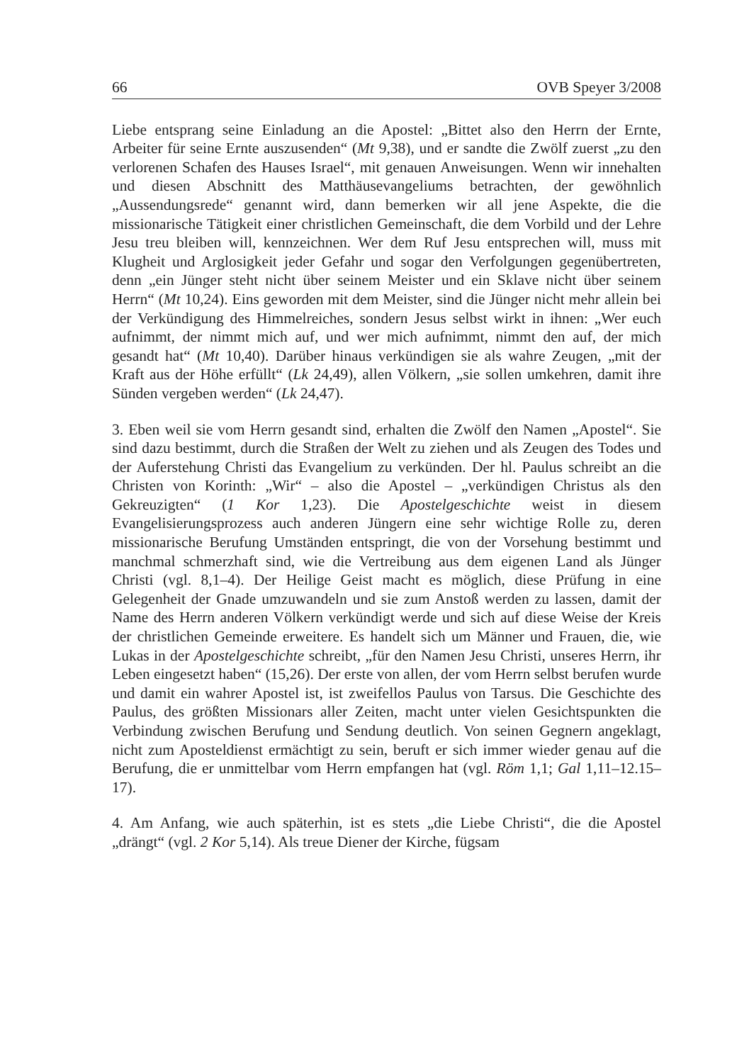66 OVB Speyer 3/2008
Liebe entsprang seine Einladung an die Apostel: „Bittet also den Herrn der Ernte, Arbeiter für seine Ernte auszusenden“ (Mt 9,38), und er sandte die Zwölf zuerst „zu den verlorenen Schafen des Hauses Israel“, mit genauen Anweisungen. Wenn wir innehalten und diesen Abschnitt des Matthäusevangeliums betrachten, der gewöhnlich „Aussendungsrede“ genannt wird, dann bemerken wir all jene Aspekte, die die missionarische Tätigkeit einer christlichen Gemeinschaft, die dem Vorbild und der Lehre Jesu treu bleiben will, kennzeichnen. Wer dem Ruf Jesu entsprechen will, muss mit Klugheit und Arglosigkeit jeder Gefahr und sogar den Verfolgungen gegenübertreten, denn „ein Jünger steht nicht über seinem Meister und ein Sklave nicht über seinem Herrn“ (Mt 10,24). Eins geworden mit dem Meister, sind die Jünger nicht mehr allein bei der Verkündigung des Himmelreiches, sondern Jesus selbst wirkt in ihnen: „Wer euch aufnimmt, der nimmt mich auf, und wer mich aufnimmt, nimmt den auf, der mich gesandt hat“ (Mt 10,40). Darüber hinaus verkündigen sie als wahre Zeugen, „mit der Kraft aus der Höhe erfüllt“ (Lk 24,49), allen Völkern, „sie sollen umkehren, damit ihre Sünden vergeben werden“ (Lk 24,47).
3. Eben weil sie vom Herrn gesandt sind, erhalten die Zwölf den Namen „Apostel“. Sie sind dazu bestimmt, durch die Straßen der Welt zu ziehen und als Zeugen des Todes und der Auferstehung Christi das Evangelium zu verkünden. Der hl. Paulus schreibt an die Christen von Korinth: „Wir“ – also die Apostel – „verkündigen Christus als den Gekreuzigten“ (1 Kor 1,23). Die Apostelgeschichte weist in diesem Evangelisierungsprozess auch anderen Jüngern eine sehr wichtige Rolle zu, deren missionarische Berufung Umständen entspringt, die von der Vorsehung bestimmt und manchmal schmerzhaft sind, wie die Vertreibung aus dem eigenen Land als Jünger Christi (vgl. 8,1–4). Der Heilige Geist macht es möglich, diese Prüfung in eine Gelegenheit der Gnade umzuwandeln und sie zum Anstoß werden zu lassen, damit der Name des Herrn anderen Völkern verkündigt werde und sich auf diese Weise der Kreis der christlichen Gemeinde erweitere. Es handelt sich um Männer und Frauen, die, wie Lukas in der Apostelgeschichte schreibt, „für den Namen Jesu Christi, unseres Herrn, ihr Leben eingesetzt haben“ (15,26). Der erste von allen, der vom Herrn selbst berufen wurde und damit ein wahrer Apostel ist, ist zweifellos Paulus von Tarsus. Die Geschichte des Paulus, des größten Missionars aller Zeiten, macht unter vielen Gesichtspunkten die Verbindung zwischen Berufung und Sendung deutlich. Von seinen Gegnern angeklagt, nicht zum Apostel­dienst ermächtigt zu sein, beruft er sich immer wieder genau auf die Berufung, die er unmittelbar vom Herrn empfangen hat (vgl. Röm 1,1; Gal 1,11–12.15–17).
4. Am Anfang, wie auch späterhin, ist es stets „die Liebe Christi“, die die Apostel „drängt“ (vgl. 2 Kor 5,14). Als treue Diener der Kirche, fügsam